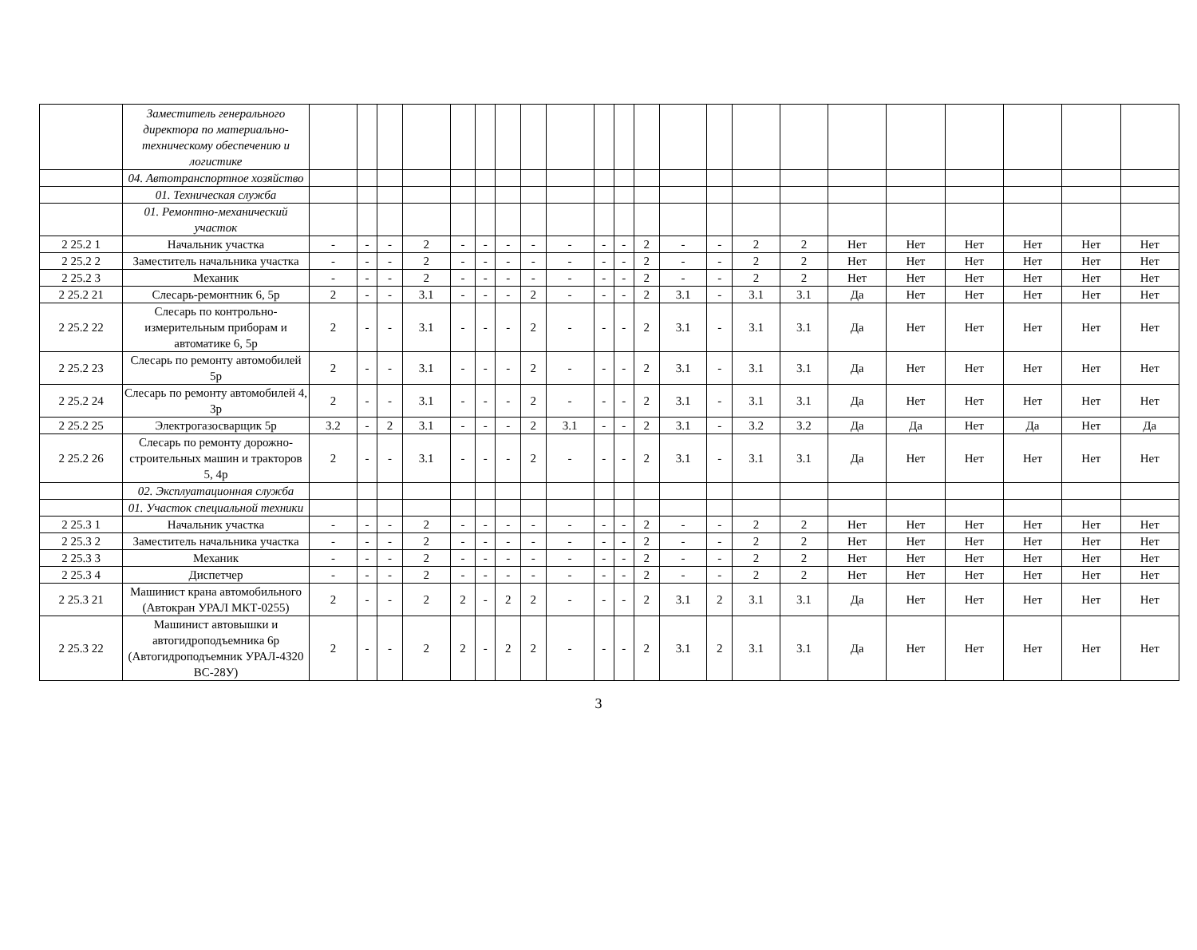| | Заместитель генерального директора по материально-техническому обеспечению и логистике | | | | | | | | | | | | | | | | | | | | | | |
| | 04. Автотранспортное хозяйство | | | | | | | | | | | | | | | | | | | | | | |
| | 01. Техническая служба | | | | | | | | | | | | | | | | | | | | | | |
| | 01. Ремонтно-механический участок | | | | | | | | | | | | | | | | | | | | | | |
| 2 25.2 1 | Начальник участка | - | - | - | 2 | - | - | - | - | - | - | - | 2 | - | - | 2 | 2 | Нет | Нет | Нет | Нет | Нет | Нет |
| 2 25.2 2 | Заместитель начальника участка | - | - | - | 2 | - | - | - | - | - | - | - | 2 | - | - | 2 | 2 | Нет | Нет | Нет | Нет | Нет | Нет |
| 2 25.2 3 | Механик | - | - | - | 2 | - | - | - | - | - | - | - | 2 | - | - | 2 | 2 | Нет | Нет | Нет | Нет | Нет | Нет |
| 2 25.2 21 | Слесарь-ремонтник 6, 5р | 2 | - | - | 3.1 | - | - | - | 2 | - | - | - | 2 | 3.1 | - | 3.1 | 3.1 | Да | Нет | Нет | Нет | Нет | Нет |
| 2 25.2 22 | Слесарь по контрольно-измерительным приборам и автоматике 6, 5р | 2 | - | - | 3.1 | - | - | - | 2 | - | - | - | 2 | 3.1 | - | 3.1 | 3.1 | Да | Нет | Нет | Нет | Нет | Нет |
| 2 25.2 23 | Слесарь по ремонту автомобилей 5р | 2 | - | - | 3.1 | - | - | - | 2 | - | - | - | 2 | 3.1 | - | 3.1 | 3.1 | Да | Нет | Нет | Нет | Нет | Нет |
| 2 25.2 24 | Слесарь по ремонту автомобилей 4, 3р | 2 | - | - | 3.1 | - | - | - | 2 | - | - | - | 2 | 3.1 | - | 3.1 | 3.1 | Да | Нет | Нет | Нет | Нет | Нет |
| 2 25.2 25 | Электрогазосварщик 5р | 3.2 | - | 2 | 3.1 | - | - | - | 2 | 3.1 | - | - | 2 | 3.1 | - | 3.2 | 3.2 | Да | Да | Нет | Да | Нет | Да |
| 2 25.2 26 | Слесарь по ремонту дорожно-строительных машин и тракторов 5, 4р | 2 | - | - | 3.1 | - | - | - | 2 | - | - | - | 2 | 3.1 | - | 3.1 | 3.1 | Да | Нет | Нет | Нет | Нет | Нет |
| | 02. Эксплуатационная служба | | | | | | | | | | | | | | | | | | | | | | |
| | 01. Участок специальной техники | | | | | | | | | | | | | | | | | | | | | | |
| 2 25.3 1 | Начальник участка | - | - | - | 2 | - | - | - | - | - | - | - | 2 | - | - | 2 | 2 | Нет | Нет | Нет | Нет | Нет | Нет |
| 2 25.3 2 | Заместитель начальника участка | - | - | - | 2 | - | - | - | - | - | - | - | 2 | - | - | 2 | 2 | Нет | Нет | Нет | Нет | Нет | Нет |
| 2 25.3 3 | Механик | - | - | - | 2 | - | - | - | - | - | - | - | 2 | - | - | 2 | 2 | Нет | Нет | Нет | Нет | Нет | Нет |
| 2 25.3 4 | Диспетчер | - | - | - | 2 | - | - | - | - | - | - | - | 2 | - | - | 2 | 2 | Нет | Нет | Нет | Нет | Нет | Нет |
| 2 25.3 21 | Машинист крана автомобильного (Автокран УРАЛ МКТ-0255) | 2 | - | - | 2 | 2 | - | 2 | 2 | - | - | - | 2 | 3.1 | 2 | 3.1 | 3.1 | Да | Нет | Нет | Нет | Нет | Нет |
| 2 25.3 22 | Машинист автовышки и автогидроподъемника 6р (Автогидроподъемник УРАЛ-4320 ВС-28У) | 2 | - | - | 2 | 2 | - | 2 | 2 | - | - | - | 2 | 3.1 | 2 | 3.1 | 3.1 | Да | Нет | Нет | Нет | Нет | Нет |
3